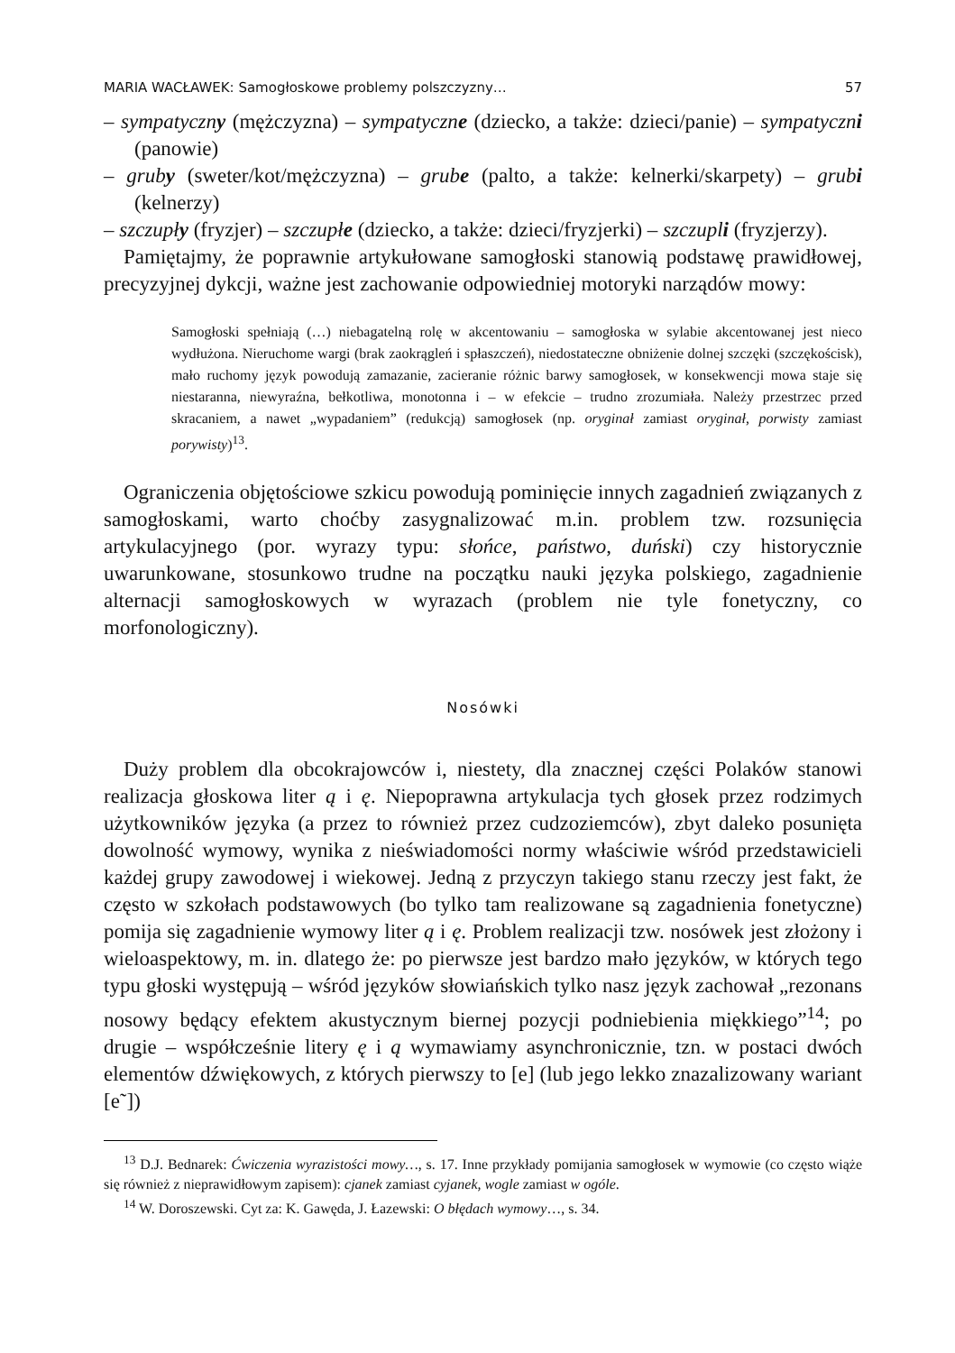MARIA WACŁAWEK: Samogłoskowe problemy polszczyzny… 57
– sympatyczny (mężczyzna) – sympatyczne (dziecko, a także: dzieci/panie) – sympatyczni (panowie)
– gruby (sweter/kot/mężczyzna) – grube (palto, a także: kelnerki/skarpety) – grubi (kelnerzy)
– szczupły (fryzjer) – szczupłe (dziecko, a także: dzieci/fryzjerki) – szczupli (fryzjerzy).
Pamiętajmy, że poprawnie artykułowane samogłoski stanowią podstawę prawidłowej, precyzyjnej dykcji, ważne jest zachowanie odpowiedniej motoryki narządów mowy:
Samogłoski spełniają (…) niebagatelną rolę w akcentowaniu – samogłoska w sylabie akcentowanej jest nieco wydłużona. Nieruchome wargi (brak zaokrągleń i spłaszczeń), niedostateczne obniżenie dolnej szczęki (szczękościsk), mało ruchomy język powodują zamazanie, zacieranie różnic barwy samogłosek, w konsekwencji mowa staje się niestaranna, niewyraźna, bełkotliwa, monotonna i – w efekcie – trudno zrozumiała. Należy przestrzec przed skracaniem, a nawet „wypadaniem” (redukcją) samogłosek (np. oryginał zamiast oryginał, porwisty zamiast porywisty)<sup>13</sup>.
Ograniczenia objętościowe szkicu powodują pominięcie innych zagadnień związanych z samogłoskami, warto choćby zasygnalizować m.in. problem tzw. rozsunięcia artykulacyjnego (por. wyrazy typu: słońce, państwo, duński) czy historycznie uwarunkowane, stosunkowo trudne na początku nauki języka polskiego, zagadnienie alternacji samogłoskowych w wyrazach (problem nie tyle fonetyczny, co morfonologiczny).
Nosówki
Duży problem dla obcokrajowców i, niestety, dla znacznej części Polaków stanowi realizacja głoskowa liter ą i ę. Niepoprawna artykulacja tych głosek przez rodzimych użytkowników języka (a przez to również przez cudzoziemców), zbyt daleko posunięta dowolność wymowy, wynika z nieświadomości normy właściwie wśród przedstawicieli każdej grupy zawodowej i wiekowej. Jedną z przyczyn takiego stanu rzeczy jest fakt, że często w szkołach podstawowych (bo tylko tam realizowane są zagadnienia fonetyczne) pomija się zagadnienie wymowy liter ą i ę. Problem realizacji tzw. nosówek jest złożony i wieloaspektowy, m. in. dlatego że: po pierwsze jest bardzo mało języków, w których tego typu głoski występują – wśród języków słowiańskich tylko nasz język zachował „rezonans nosowy będący efektem akustycznym biernej pozycji podniebienia miękkiego”<sup>14</sup>; po drugie – współcześnie litery ę i ą wymawiamy asynchronicznie, tzn. w postaci dwóch elementów dźwiękowych, z których pierwszy to [e] (lub jego lekko znazalizowany wariant [e˜])
<sup>13</sup> D.J. Bednarek: Ćwiczenia wyrazistości mowy…, s. 17. Inne przykłady pomijania samogłosek w wymowie (co często wiąże się również z nieprawidłowym zapisem): cjanek zamiast cyjanek, wogle zamiast w ogóle.
<sup>14</sup> W. Doroszewski. Cyt za: K. Gawęda, J. Łazewski: O błędach wymowy…, s. 34.